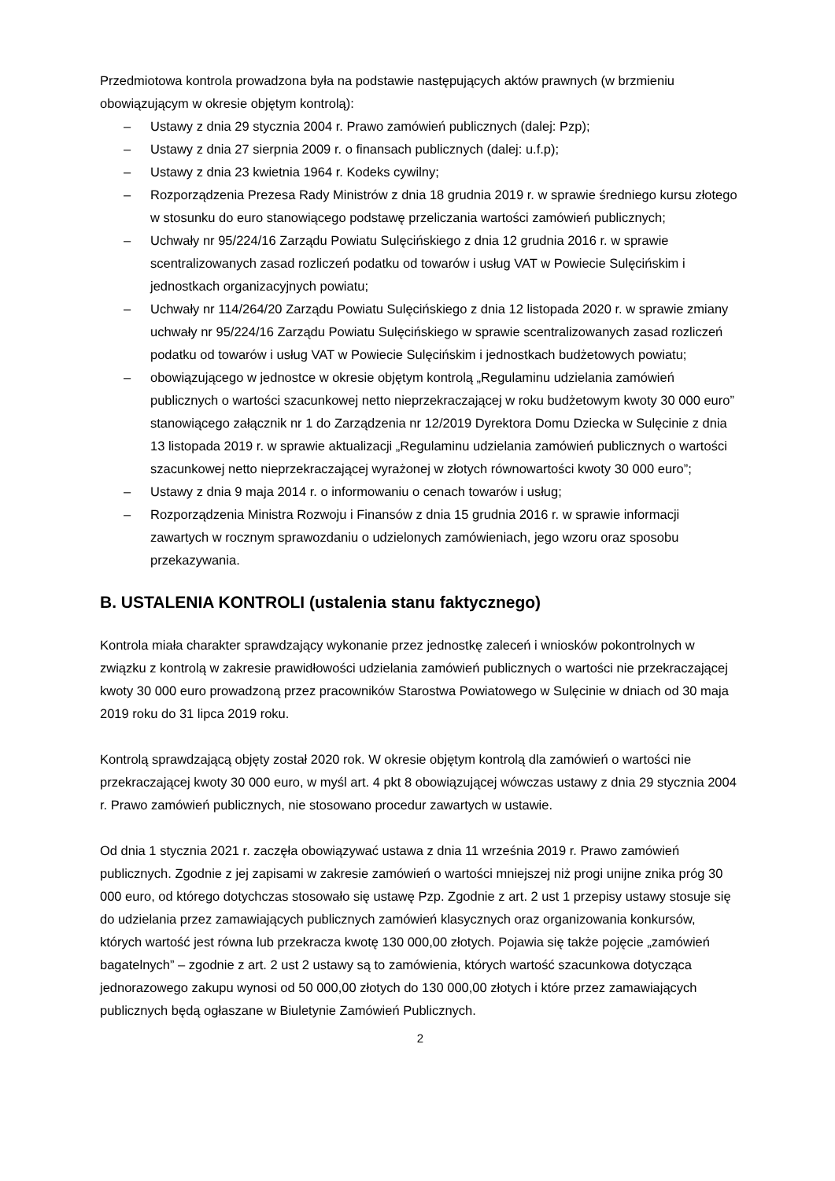Przedmiotowa kontrola prowadzona była na podstawie następujących aktów prawnych (w brzmieniu obowiązującym w okresie objętym kontrolą):
– Ustawy z dnia 29 stycznia 2004 r. Prawo zamówień publicznych (dalej: Pzp);
– Ustawy z dnia 27 sierpnia 2009 r. o finansach publicznych (dalej: u.f.p);
– Ustawy z dnia 23 kwietnia 1964 r. Kodeks cywilny;
– Rozporządzenia Prezesa Rady Ministrów z dnia 18 grudnia 2019 r. w sprawie średniego kursu złotego w stosunku do euro stanowiącego podstawę przeliczania wartości zamówień publicznych;
– Uchwały nr 95/224/16 Zarządu Powiatu Sulęcińskiego z dnia 12 grudnia 2016 r. w sprawie scentralizowanych zasad rozliczeń podatku od towarów i usług VAT w Powiecie Sulęcińskim i jednostkach organizacyjnych powiatu;
– Uchwały nr 114/264/20 Zarządu Powiatu Sulęcińskiego z dnia 12 listopada 2020 r. w sprawie zmiany uchwały nr 95/224/16 Zarządu Powiatu Sulęcińskiego w sprawie scentralizowanych zasad rozliczeń podatku od towarów i usług VAT w Powiecie Sulęcińskim i jednostkach budżetowych powiatu;
– obowiązującego w jednostce w okresie objętym kontrolą „Regulaminu udzielania zamówień publicznych o wartości szacunkowej netto nieprzekraczającej w roku budżetowym kwoty 30 000 euro” stanowiącego załącznik nr 1 do Zarządzenia nr 12/2019 Dyrektora Domu Dziecka w Sulęcinie z dnia 13 listopada 2019 r. w sprawie aktualizacji „Regulaminu udzielania zamówień publicznych o wartości szacunkowej netto nieprzekraczającej wyrażonej w złotych równowartości kwoty 30 000 euro”;
– Ustawy z dnia 9 maja 2014 r. o informowaniu o cenach towarów i usług;
– Rozporządzenia Ministra Rozwoju i Finansów z dnia 15 grudnia 2016 r. w sprawie informacji zawartych w rocznym sprawozdaniu o udzielonych zamówieniach, jego wzoru oraz sposobu przekazywania.
B. USTALENIA KONTROLI (ustalenia stanu faktycznego)
Kontrola miała charakter sprawdzający wykonanie przez jednostkę zaleceń i wniosków pokontrolnych w związku z kontrolą w zakresie prawidłowości udzielania zamówień publicznych o wartości nie przekraczającej kwoty 30 000 euro prowadzoną przez pracowników Starostwa Powiatowego w Sulęcinie w dniach od 30 maja 2019 roku do 31 lipca 2019 roku.
Kontrolą sprawdzającą objęty został 2020 rok. W okresie objętym kontrolą dla zamówień o wartości nie przekraczającej kwoty 30 000 euro, w myśl art. 4 pkt 8 obowiązującej wówczas ustawy z dnia 29 stycznia 2004 r. Prawo zamówień publicznych, nie stosowano procedur zawartych w ustawie.
Od dnia 1 stycznia 2021 r. zaczęła obowiązywać ustawa z dnia 11 września 2019 r. Prawo zamówień publicznych. Zgodnie z jej zapisami w zakresie zamówień o wartości mniejszej niż progi unijne znika próg 30 000 euro, od którego dotychczas stosowało się ustawę Pzp. Zgodnie z art. 2 ust 1 przepisy ustawy stosuje się do udzielania przez zamawiających publicznych zamówień klasycznych oraz organizowania konkursów, których wartość jest równa lub przekracza kwotę 130 000,00 złotych. Pojawia się także pojęcie „zamówień bagatelnych” – zgodnie z art. 2 ust 2 ustawy są to zamówienia, których wartość szacunkowa dotycząca jednorazowego zakupu wynosi od 50 000,00 złotych do 130 000,00 złotych i które przez zamawiających publicznych będą ogłaszane w Biuletynie Zamówień Publicznych.
2